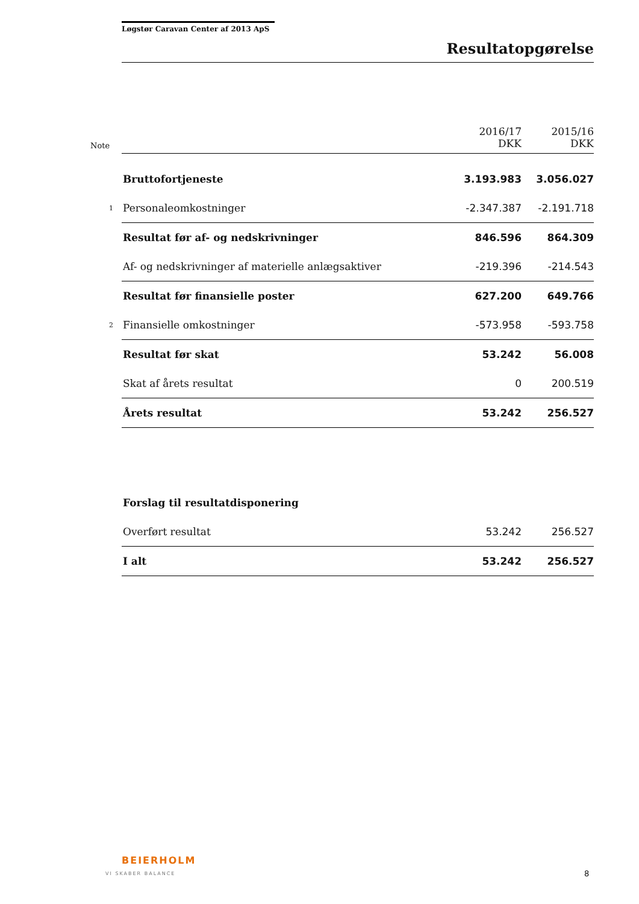Løgstør Caravan Center af 2013 ApS
Resultatopgørelse
| Note | | 2016/17 DKK | 2015/16 DKK |
| --- | --- | --- | --- |
| | Bruttofortjeneste | 3.193.983 | 3.056.027 |
| 1 | Personaleomkostninger | -2.347.387 | -2.191.718 |
| | Resultat før af- og nedskrivninger | 846.596 | 864.309 |
| | Af- og nedskrivninger af materielle anlægsaktiver | -219.396 | -214.543 |
| | Resultat før finansielle poster | 627.200 | 649.766 |
| 2 | Finansielle omkostninger | -573.958 | -593.758 |
| | Resultat før skat | 53.242 | 56.008 |
| | Skat af årets resultat | 0 | 200.519 |
| | Årets resultat | 53.242 | 256.527 |
| | Forslag til resultatdisponering | | |
| | Overført resultat | 53.242 | 256.527 |
| | I alt | 53.242 | 256.527 |
BEIERHOLM
VI SKABER BALANCE
8